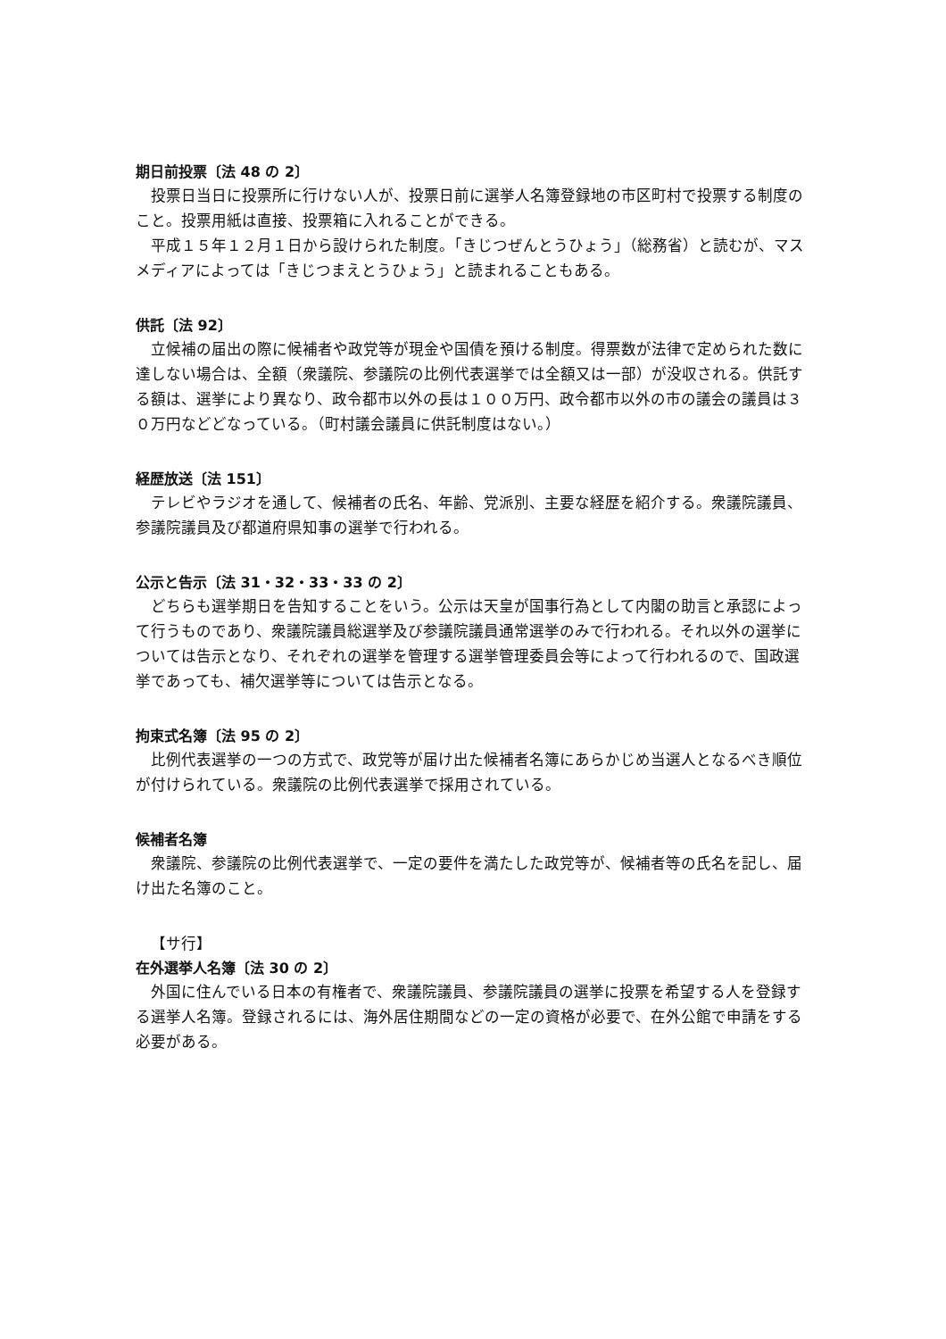期日前投票〔法 48 の 2〕
投票日当日に投票所に行けない人が、投票日前に選挙人名簿登録地の市区町村で投票する制度のこと。投票用紙は直接、投票箱に入れることができる。
平成１５年１２月１日から設けられた制度。「きじつぜんとうひょう」（総務省）と読むが、マスメディアによっては「きじつまえとうひょう」と読まれることもある。
供託〔法 92〕
立候補の届出の際に候補者や政党等が現金や国債を預ける制度。得票数が法律で定められた数に達しない場合は、全額（衆議院、参議院の比例代表選挙では全額又は一部）が没収される。供託する額は、選挙により異なり、政令都市以外の長は１００万円、政令都市以外の市の議会の議員は３０万円などどなっている。（町村議会議員に供託制度はない。）
経歴放送〔法 151〕
テレビやラジオを通して、候補者の氏名、年齢、党派別、主要な経歴を紹介する。衆議院議員、参議院議員及び都道府県知事の選挙で行われる。
公示と告示〔法 31・32・33・33 の 2〕
どちらも選挙期日を告知することをいう。公示は天皇が国事行為として内閣の助言と承認によって行うものであり、衆議院議員総選挙及び参議院議員通常選挙のみで行われる。それ以外の選挙については告示となり、それぞれの選挙を管理する選挙管理委員会等によって行われるので、国政選挙であっても、補欠選挙等については告示となる。
拘束式名簿〔法 95 の 2〕
比例代表選挙の一つの方式で、政党等が届け出た候補者名簿にあらかじめ当選人となるべき順位が付けられている。衆議院の比例代表選挙で採用されている。
候補者名簿
衆議院、参議院の比例代表選挙で、一定の要件を満たした政党等が、候補者等の氏名を記し、届け出た名簿のこと。
【サ行】
在外選挙人名簿〔法 30 の 2〕
外国に住んでいる日本の有権者で、衆議院議員、参議院議員の選挙に投票を希望する人を登録する選挙人名簿。登録されるには、海外居住期間などの一定の資格が必要で、在外公館で申請をする必要がある。